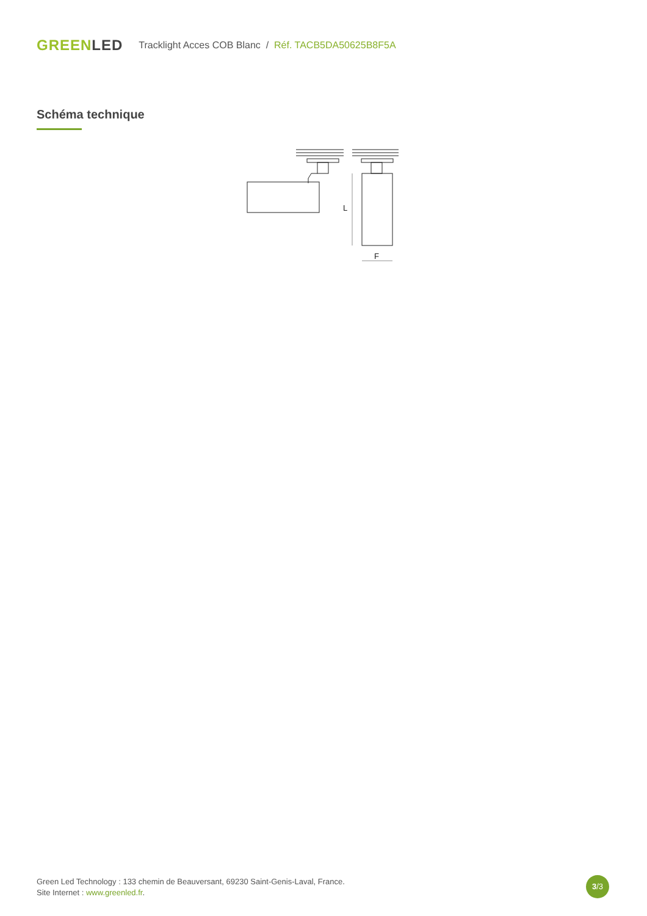GREENLED
Tracklight Acces COB Blanc / Réf. TACB5DA50625B8F5A
Schéma technique
L
F
Green Led Technology : 133 chemin de Beauversant, 69230 Saint-Genis-Laval, France.
Site Internet : www.greenled.fr.
3/3